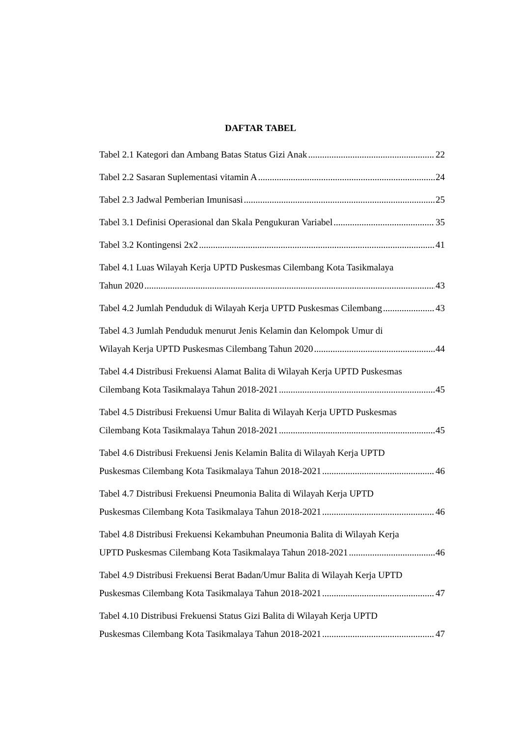DAFTAR TABEL
Tabel 2.1 Kategori dan Ambang Batas Status Gizi Anak 22
Tabel 2.2 Sasaran Suplementasi vitamin A 24
Tabel 2.3 Jadwal Pemberian Imunisasi 25
Tabel 3.1 Definisi Operasional dan Skala Pengukuran Variabel 35
Tabel 3.2 Kontingensi 2x2 41
Tabel 4.1 Luas Wilayah Kerja UPTD Puskesmas Cilembang Kota Tasikmalaya
Tahun 2020 43
Tabel 4.2 Jumlah Penduduk di Wilayah Kerja UPTD Puskesmas Cilembang 43
Tabel 4.3 Jumlah Penduduk menurut Jenis Kelamin dan Kelompok Umur di
Wilayah Kerja UPTD Puskesmas Cilembang Tahun 2020 44
Tabel 4.4 Distribusi Frekuensi Alamat Balita di Wilayah Kerja UPTD Puskesmas
Cilembang Kota Tasikmalaya Tahun 2018-2021 45
Tabel 4.5 Distribusi Frekuensi Umur Balita di Wilayah Kerja UPTD Puskesmas
Cilembang Kota Tasikmalaya Tahun 2018-2021 45
Tabel 4.6 Distribusi Frekuensi Jenis Kelamin Balita di Wilayah Kerja UPTD
Puskesmas Cilembang Kota Tasikmalaya Tahun 2018-2021 46
Tabel 4.7 Distribusi Frekuensi Pneumonia Balita di Wilayah Kerja UPTD
Puskesmas Cilembang Kota Tasikmalaya Tahun 2018-2021 46
Tabel 4.8 Distribusi Frekuensi Kekambuhan Pneumonia Balita di Wilayah Kerja
UPTD Puskesmas Cilembang Kota Tasikmalaya Tahun 2018-2021 46
Tabel 4.9 Distribusi Frekuensi Berat Badan/Umur Balita di Wilayah Kerja UPTD
Puskesmas Cilembang Kota Tasikmalaya Tahun 2018-2021 47
Tabel 4.10 Distribusi Frekuensi Status Gizi Balita di Wilayah Kerja UPTD
Puskesmas Cilembang Kota Tasikmalaya Tahun 2018-2021 47